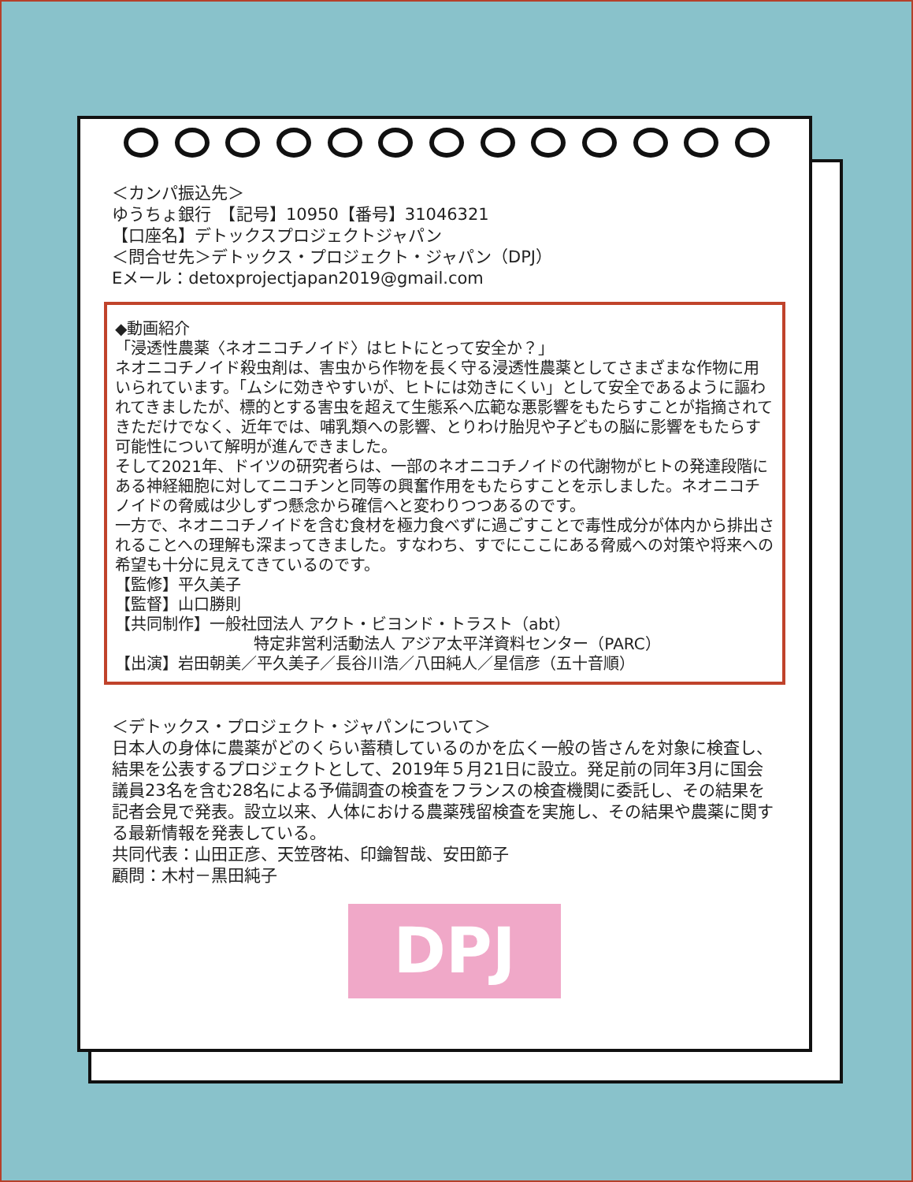＜カンパ振込先＞
ゆうちょ銀行　【記号】10950【番号】31046321
【口座名】デトックスプロジェクトジャパン
＜問合せ先＞デトックス・プロジェクト・ジャパン（DPJ）
Eメール：detoxprojectjapan2019@gmail.com
◆動画紹介
「浸透性農薬〈ネオニコチノイド〉はヒトにとって安全か？」
ネオニコチノイド殺虫剤は、害虫から作物を長く守る浸透性農薬としてさまざまな作物に用いられています。「ムシに効きやすいが、ヒトには効きにくい」として安全であるように謳われてきましたが、標的とする害虫を超えて生態系へ広範な悪影響をもたらすことが指摘されてきただけでなく、近年では、哺乳類への影響、とりわけ胎児や子どもの脳に影響をもたらす可能性について解明が進んできました。
そして2021年、ドイツの研究者らは、一部のネオニコチノイドの代謝物がヒトの発達段階にある神経細胞に対してニコチンと同等の興奮作用をもたらすことを示しました。ネオニコチノイドの脅威は少しずつ懸念から確信へと変わりつつあるのです。
一方で、ネオニコチノイドを含む食材を極力食べずに過ごすことで毒性成分が体内から排出されることへの理解も深まってきました。すなわち、すでにここにある脅威への対策や将来への希望も十分に見えてきているのです。
【監修】平久美子
【監督】山口勝則
【共同制作】一般社団法人 アクト・ビヨンド・トラスト（abt）
特定非営利活動法人 アジア太平洋資料センター（PARC）
【出演】岩田朝美／平久美子／長谷川浩／八田純人／星信彦（五十音順）
＜デトックス・プロジェクト・ジャパンについて＞
日本人の身体に農薬がどのくらい蓄積しているのかを広く一般の皆さんを対象に検査し、結果を公表するプロジェクトとして、2019年５月21日に設立。発足前の同年3月に国会議員23名を含む28名による予備調査の検査をフランスの検査機関に委託し、その結果を記者会見で発表。設立以来、人体における農薬残留検査を実施し、その結果や農薬に関する最新情報を発表している。
共同代表：山田正彦、天笠啓祐、印鑰智哉、安田節子
顧問：木村－黒田純子
DPJ